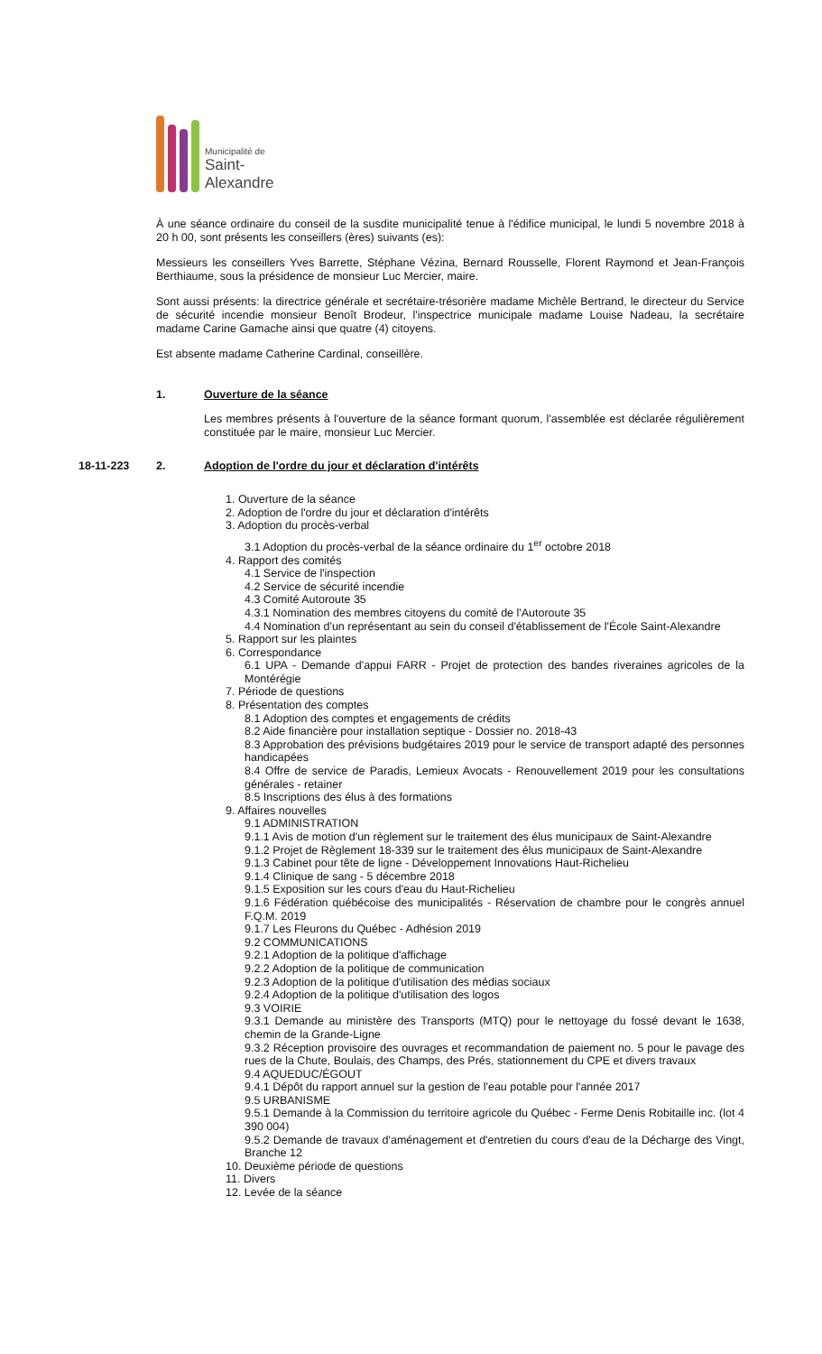Municipalité de
Saint-Alexandre
À une séance ordinaire du conseil de la susdite municipalité tenue à l'édifice municipal, le lundi 5 novembre 2018 à 20 h 00, sont présents les conseillers (ères) suivants (es):
Messieurs les conseillers Yves Barrette, Stéphane Vézina, Bernard Rousselle, Florent Raymond et Jean-François Berthiaume, sous la présidence de monsieur Luc Mercier, maire.
Sont aussi présents: la directrice générale et secrétaire-trésorière madame Michèle Bertrand, le directeur du Service de sécurité incendie monsieur Benoît Brodeur, l'inspectrice municipale madame Louise Nadeau, la secrétaire madame Carine Gamache ainsi que quatre (4) citoyens.
Est absente madame Catherine Cardinal, conseillère.
1. Ouverture de la séance
Les membres présents à l'ouverture de la séance formant quorum, l'assemblée est déclarée régulièrement constituée par le maire, monsieur Luc Mercier.
18-11-223 2. Adoption de l'ordre du jour et déclaration d'intérêts
1. Ouverture de la séance
2. Adoption de l'ordre du jour et déclaration d'intérêts
3. Adoption du procès-verbal
3.1 Adoption du procès-verbal de la séance ordinaire du 1<sup>er</sup> octobre 2018
4. Rapport des comités
4.1 Service de l'inspection
4.2 Service de sécurité incendie
4.3 Comité Autoroute 35
4.3.1 Nomination des membres citoyens du comité de l'Autoroute 35
4.4 Nomination d'un représentant au sein du conseil d'établissement de l'École Saint-Alexandre
5. Rapport sur les plaintes
6. Correspondance
6.1 UPA - Demande d'appui FARR - Projet de protection des bandes riveraines agricoles de la Montérégie
7. Période de questions
8. Présentation des comptes
8.1 Adoption des comptes et engagements de crédits
8.2 Aide financière pour installation septique - Dossier no. 2018-43
8.3 Approbation des prévisions budgétaires 2019 pour le service de transport adapté des personnes handicapées
8.4 Offre de service de Paradis, Lemieux Avocats - Renouvellement 2019 pour les consultations générales - retainer
8.5 Inscriptions des élus à des formations
9. Affaires nouvelles
9.1 ADMINISTRATION
9.1.1 Avis de motion d'un règlement sur le traitement des élus municipaux de Saint-Alexandre
9.1.2 Projet de Règlement 18-339 sur le traitement des élus municipaux de Saint-Alexandre
9.1.3 Cabinet pour tête de ligne - Développement Innovations Haut-Richelieu
9.1.4 Clinique de sang - 5 décembre 2018
9.1.5 Exposition sur les cours d'eau du Haut-Richelieu
9.1.6 Fédération québécoise des municipalités - Réservation de chambre pour le congrès annuel F.Q.M. 2019
9.1.7 Les Fleurons du Québec - Adhésion 2019
9.2 COMMUNICATIONS
9.2.1 Adoption de la politique d'affichage
9.2.2 Adoption de la politique de communication
9.2.3 Adoption de la politique d'utilisation des médias sociaux
9.2.4 Adoption de la politique d'utilisation des logos
9.3 VOIRIE
9.3.1 Demande au ministère des Transports (MTQ) pour le nettoyage du fossé devant le 1638, chemin de la Grande-Ligne
9.3.2 Réception provisoire des ouvrages et recommandation de paiement no. 5 pour le pavage des rues de la Chute, Boulais, des Champs, des Prés, stationnement du CPE et divers travaux
9.4 AQUEDUC/ÉGOUT
9.4.1 Dépôt du rapport annuel sur la gestion de l'eau potable pour l'année 2017
9.5 URBANISME
9.5.1 Demande à la Commission du territoire agricole du Québec - Ferme Denis Robitaille inc. (lot 4 390 004)
9.5.2 Demande de travaux d'aménagement et d'entretien du cours d'eau de la Décharge des Vingt, Branche 12
10. Deuxième période de questions
11. Divers
12. Levée de la séance